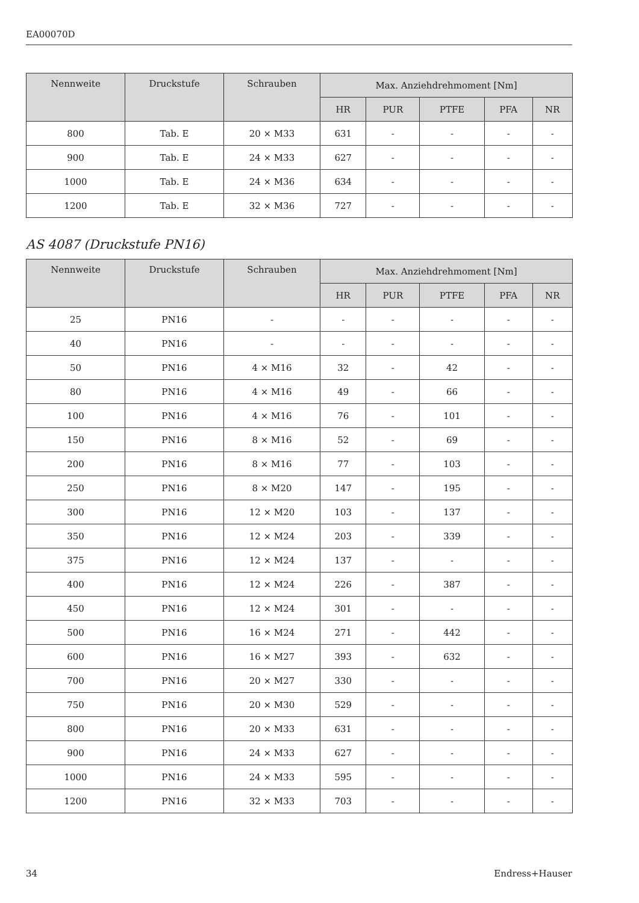EA00070D
| Nennweite | Druckstufe | Schrauben | Max. Anziehdrehmoment [Nm] | | | | |
| --- | --- | --- | --- | --- | --- | --- | --- |
| | | | HR | PUR | PTFE | PFA | NR |
| 800 | Tab. E | 20 × M33 | 631 | - | - | - | - |
| 900 | Tab. E | 24 × M33 | 627 | - | - | - | - |
| 1000 | Tab. E | 24 × M36 | 634 | - | - | - | - |
| 1200 | Tab. E | 32 × M36 | 727 | - | - | - | - |
AS 4087 (Druckstufe PN16)
| Nennweite | Druckstufe | Schrauben | Max. Anziehdrehmoment [Nm] | | | | |
| --- | --- | --- | --- | --- | --- | --- | --- |
| | | | HR | PUR | PTFE | PFA | NR |
| 25 | PN16 | - | - | - | - | - | - |
| 40 | PN16 | - | - | - | - | - | - |
| 50 | PN16 | 4 × M16 | 32 | - | 42 | - | - |
| 80 | PN16 | 4 × M16 | 49 | - | 66 | - | - |
| 100 | PN16 | 4 × M16 | 76 | - | 101 | - | - |
| 150 | PN16 | 8 × M16 | 52 | - | 69 | - | - |
| 200 | PN16 | 8 × M16 | 77 | - | 103 | - | - |
| 250 | PN16 | 8 × M20 | 147 | - | 195 | - | - |
| 300 | PN16 | 12 × M20 | 103 | - | 137 | - | - |
| 350 | PN16 | 12 × M24 | 203 | - | 339 | - | - |
| 375 | PN16 | 12 × M24 | 137 | - | - | - | - |
| 400 | PN16 | 12 × M24 | 226 | - | 387 | - | - |
| 450 | PN16 | 12 × M24 | 301 | - | - | - | - |
| 500 | PN16 | 16 × M24 | 271 | - | 442 | - | - |
| 600 | PN16 | 16 × M27 | 393 | - | 632 | - | - |
| 700 | PN16 | 20 × M27 | 330 | - | - | - | - |
| 750 | PN16 | 20 × M30 | 529 | - | - | - | - |
| 800 | PN16 | 20 × M33 | 631 | - | - | - | - |
| 900 | PN16 | 24 × M33 | 627 | - | - | - | - |
| 1000 | PN16 | 24 × M33 | 595 | - | - | - | - |
| 1200 | PN16 | 32 × M33 | 703 | - | - | - | - |
34 Endress+Hauser